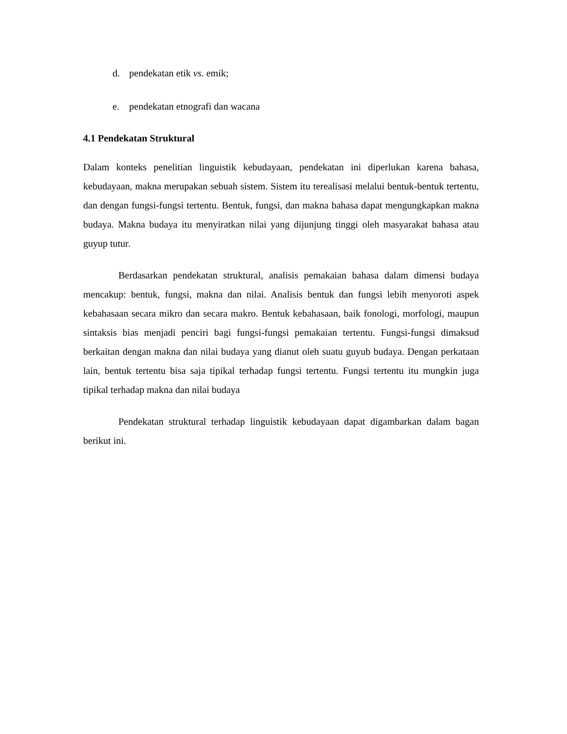d. pendekatan etik vs. emik;
e. pendekatan etnografi dan wacana
4.1 Pendekatan Struktural
Dalam konteks penelitian linguistik kebudayaan, pendekatan ini diperlukan karena bahasa, kebudayaan, makna merupakan sebuah sistem. Sistem itu terealisasi melalui bentuk-bentuk tertentu, dan dengan fungsi-fungsi tertentu. Bentuk, fungsi, dan makna bahasa dapat mengungkapkan makna budaya. Makna budaya itu menyiratkan nilai yang dijunjung tinggi oleh masyarakat bahasa atau guyup tutur.
Berdasarkan pendekatan struktural, analisis pemakaian bahasa dalam dimensi budaya mencakup: bentuk, fungsi, makna dan nilai. Analisis bentuk dan fungsi lebih menyoroti aspek kebahasaan secara mikro dan secara makro. Bentuk kebahasaan, baik fonologi, morfologi, maupun sintaksis bias menjadi penciri bagi fungsi-fungsi pemakaian tertentu. Fungsi-fungsi dimaksud berkaitan dengan makna dan nilai budaya yang dianut oleh suatu guyub budaya. Dengan perkataan lain, bentuk tertentu bisa saja tipikal terhadap fungsi tertentu. Fungsi tertentu itu mungkin juga tipikal terhadap makna dan nilai budaya
Pendekatan struktural terhadap linguistik kebudayaan dapat digambarkan dalam bagan berikut ini.